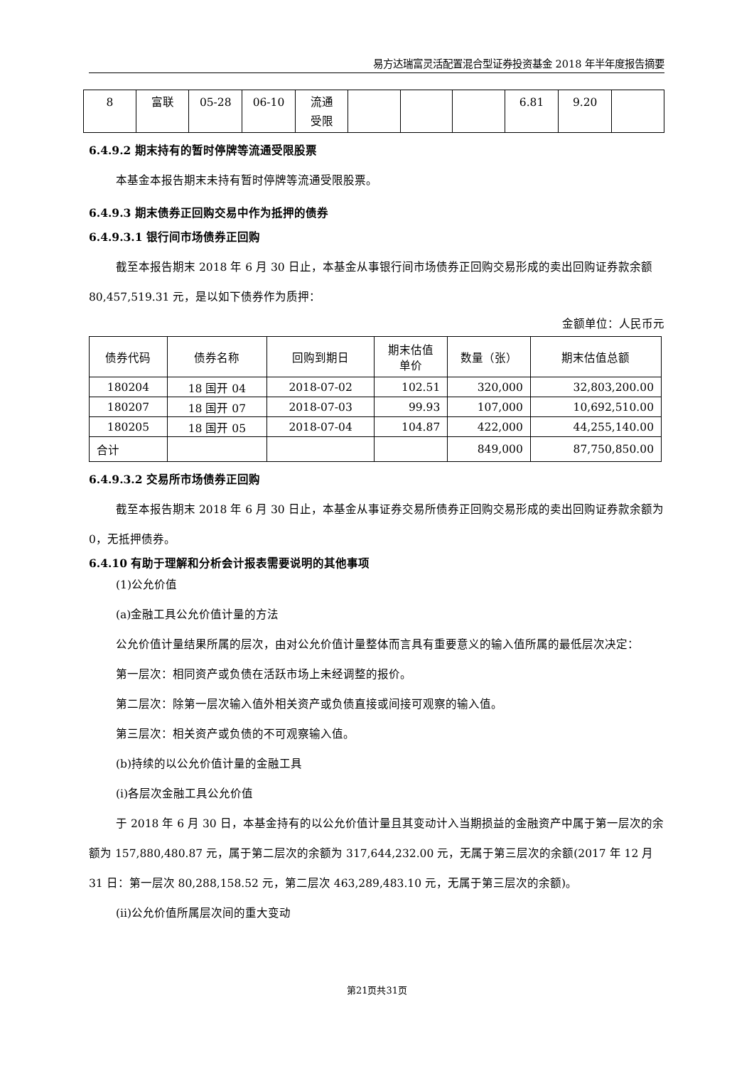易方达瑞富灵活配置混合型证券投资基金 2018 年半年度报告摘要
| 8 | 富联 | 05-28 | 06-10 | 流通 受限 | | | | 6.81 | 9.20 | |
6.4.9.2 期末持有的暂时停牌等流通受限股票
本基金本报告期末未持有暂时停牌等流通受限股票。
6.4.9.3 期末债券正回购交易中作为抵押的债券
6.4.9.3.1 银行间市场债券正回购
截至本报告期末 2018 年 6 月 30 日止，本基金从事银行间市场债券正回购交易形成的卖出回购证券款余额 80,457,519.31 元，是以如下债券作为质押：
金额单位：人民币元
| 债券代码 | 债券名称 | 回购到期日 | 期末估值 单价 | 数量（张） | 期末估值总额 |
| --- | --- | --- | --- | --- | --- |
| 180204 | 18 国开 04 | 2018-07-02 | 102.51 | 320,000 | 32,803,200.00 |
| 180207 | 18 国开 07 | 2018-07-03 | 99.93 | 107,000 | 10,692,510.00 |
| 180205 | 18 国开 05 | 2018-07-04 | 104.87 | 422,000 | 44,255,140.00 |
| 合计 | | | | 849,000 | 87,750,850.00 |
6.4.9.3.2 交易所市场债券正回购
截至本报告期末 2018 年 6 月 30 日止，本基金从事证券交易所债券正回购交易形成的卖出回购证券款余额为 0，无抵押债券。
6.4.10 有助于理解和分析会计报表需要说明的其他事项
(1)公允价值
(a)金融工具公允价值计量的方法
公允价值计量结果所属的层次，由对公允价值计量整体而言具有重要意义的输入值所属的最低层次决定：
第一层次：相同资产或负债在活跃市场上未经调整的报价。
第二层次：除第一层次输入值外相关资产或负债直接或间接可观察的输入值。
第三层次：相关资产或负债的不可观察输入值。
(b)持续的以公允价值计量的金融工具
(i)各层次金融工具公允价值
于 2018 年 6 月 30 日，本基金持有的以公允价值计量且其变动计入当期损益的金融资产中属于第一层次的余额为 157,880,480.87 元，属于第二层次的余额为 317,644,232.00 元，无属于第三层次的余额(2017 年 12 月 31 日：第一层次 80,288,158.52 元，第二层次 463,289,483.10 元，无属于第三层次的余额)。
(ii)公允价值所属层次间的重大变动
第21页共31页